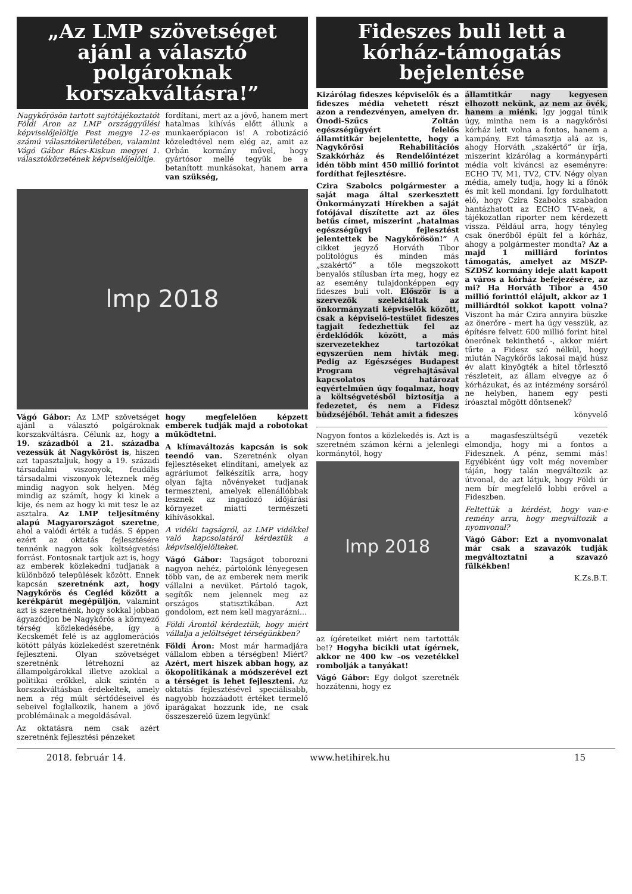„Az LMP szövetséget ajánl a választó polgároknak korszakváltásra!”
Nagykőrösön tartott sajtótájékoztatót Földi Áron az LMP országgyűlési képviselőjelöltje Pest megye 12-es számú választókerületében, valamint Vágó Gábor Bács-Kiskun megyei 1. választókörzetének képviselőjelöltje.
fordítani, mert az a jövő, hanem mert hatalmas kihívás előtt állunk a munkaerőpiacon is! A robotizáció közeledtével nem elég az, amit az Orbán kormány művel, hogy gyártósor mellé tegyük be a betanított munkásokat, hanem arra van szükség,
lmp 2018
Vágó Gábor: Az LMP szövetséget ajánl a választó polgároknak korszakváltásra. Célunk az, hogy a 19. századból a 21. századba vezessük át Nagykőröst is, hiszen azt tapasztaljuk, hogy a 19. századi társadalmi viszonyok, feudális társadalmi viszonyok léteznek még mindig nagyon sok helyen. Még mindig az számít, hogy ki kinek a kije, és nem az hogy ki mit tesz le az asztalra. Az LMP teljesítmény alapú Magyarországot szeretne, ahol a valódi érték a tudás. S éppen ezért az oktatás fejlesztésére tennénk nagyon sok költségvetési forrást. Fontosnak tartjuk azt is, hogy az emberek közlekedni tudjanak a különböző települések között. Ennek kapcsán szeretnénk azt, hogy Nagykőrös és Cegléd között a kerékpárút megépüljön, valamint azt is szeretnénk, hogy sokkal jobban ágyazódjon be Nagykőrös a környező térség közlekedésébe, így a Kecskemét felé is az agglomerációs kötött pályás közlekedést szeretnénk fejleszteni. Olyan szövetséget szeretnénk létrehozni az állampolgárokkal illetve azokkal a politikai erőkkel, akik szintén a korszakváltásban érdekeltek, amely nem a rég múlt sértődéseivel és sebeivel foglalkozik, hanem a jövő problémáinak a megoldásával.
Az oktatásra nem csak azért szeretnénk fejlesztési pénzeket
hogy megfelelően képzett emberek tudják majd a robotokat működtetni.
A klímaváltozás kapcsán is sok teendő van. Szeretnénk olyan fejlesztéseket elindítani, amelyek az agráriumot felkészítik arra, hogy olyan fajta növényeket tudjanak termeszteni, amelyek ellenállóbbak lesznek az ingadozó időjárási környezet miatti természeti kihívásokkal.
A vidéki tagságról, az LMP vidékkel való kapcsolatáról kérdeztük a képviselőjelölteket.
Vágó Gábor: Tagságot toborozni nagyon nehéz, pártolónk lényegesen több van, de az emberek nem merik vállalni a nevüket. Pártoló tagok, segítők nem jelennek meg az országos statisztikában. Azt gondolom, ezt nem kell magyarázni...
Földi Árontól kérdeztük, hogy miért vállalja a jelöltséget térségünkben?
Földi Áron: Most már harmadjára vállalom ebben a térségben! Miért? Azért, mert hiszek abban hogy, az ökopolitikának a módszerével ezt a térséget is lehet fejleszteni. Az oktatás fejlesztésével speciálisabb, nagyobb hozzáadott értéket termelő iparágakat hozzunk ide, ne csak összeszerelő üzem legyünk!
Fideszes buli lett a kórház-támogatás bejelentése
Kizárólag fideszes képviselők és a fideszes média vehetett részt azon a rendezvényen, amelyen dr. Ónodi-Szűcs Zoltán egészségügyért felelős államtitkár bejelentette, hogy a Nagykőrösi Rehabilitációs Szakkórház és Rendelőintézet idén több mint 450 millió forintot fordíthat fejlesztésre.
Czira Szabolcs polgármester a saját maga által szerkesztett Önkormányzati Hírekben a saját fotójával díszítette azt az öles betűs címet, miszerint „hatalmas egészségügyi fejlesztést jelentettek be Nagykőrösön!” A cikket jegyző Horváth Tibor politológus és minden más „szakértő” a tőle megszokott benyalós stílusban írta meg, hogy ez az esemény tulajdonképpen egy fideszes buli volt. Először is a szervezők szelektáltak az önkormányzati képviselők között, csak a képviselő-testület fideszes tagjait fedezhettük fel az érdeklődők között, a más szervezetekhez tartozókat egyszerűen nem hívták meg. Pedig az Egészséges Budapest Program végrehajtásával kapcsolatos határozat egyértelműen úgy fogalmaz, hogy a költségvetésből biztosítja a fedezetet, és nem a Fidesz büdzséjéből. Tehát amit a fideszes
államtitkár nagy kegyesen elhozott nekünk, az nem az övék, hanem a miénk. Így joggal tűnik úgy, mintha nem is a nagykőrösi kórház lett volna a fontos, hanem a kampány. Ezt támasztja alá az is, ahogy Horváth „szakértő” úr írja, miszerint kizárólag a kormánypárti média volt kíváncsi az eseményre: ECHO TV, M1, TV2, CTV. Négy olyan média, amely tudja, hogy ki a főnök és mit kell mondani. Így fordulhatott elő, hogy Czira Szabolcs szabadon hantázhatott az ECHO TV-nek, a tájékozatlan riporter nem kérdezett vissza. Például arra, hogy tényleg csak önerőből épült fel a kórház, ahogy a polgármester mondta? Az a majd 1 milliárd forintos támogatás, amelyet az MSZP-SZDSZ kormány ideje alatt kapott a város a kórház befejezésére, az mi? Ha Horváth Tibor a 450 millió forinttól elájult, akkor az 1 milliárdtól sokkot kapott volna? Viszont ha már Czira annyira büszke az önerőre - mert ha úgy vesszük, az építésre felvett 600 millió forint hitel önerőnek tekinthető -, akkor miért tűrte a Fidesz szó nélkül, hogy miután Nagykőrös lakosai majd húsz év alatt kinyögték a hitel törlesztő részleteit, az állam elvegye az ő kórházukat, és az intézmény sorsáról ne helyben, hanem egy pesti íróasztal mögött döntsenek?
könyvelő
Nagyon fontos a közlekedés is. Azt is szeretném számon kérni a jelenlegi kormánytól, hogy
lmp 2018
az ígéreteiket miért nem tartották be!? Hogyha bicikli utat ígérnek, akkor ne 400 kw –os vezetékkel rombolják a tanyákat!
Vágó Gábor: Egy dolgot szeretnék hozzátenni, hogy ez
a magasfeszültségű vezeték elmondja, hogy mi a fontos a Fidesznek. A pénz, semmi más! Egyébként úgy volt még november táján, hogy talán megváltozik az útvonal, de azt látjuk, hogy Földi úr nem bír megfelelő lobbi erővel a Fideszben.
Feltettük a kérdést, hogy van-e remény arra, hogy megváltozik a nyomvonal?
Vágó Gábor: Ezt a nyomvonalat már csak a szavazók tudják megváltoztatni a szavazó fülkékben!
K.Zs.B.T.
2018. február 14. www.hetihirek.hu 15